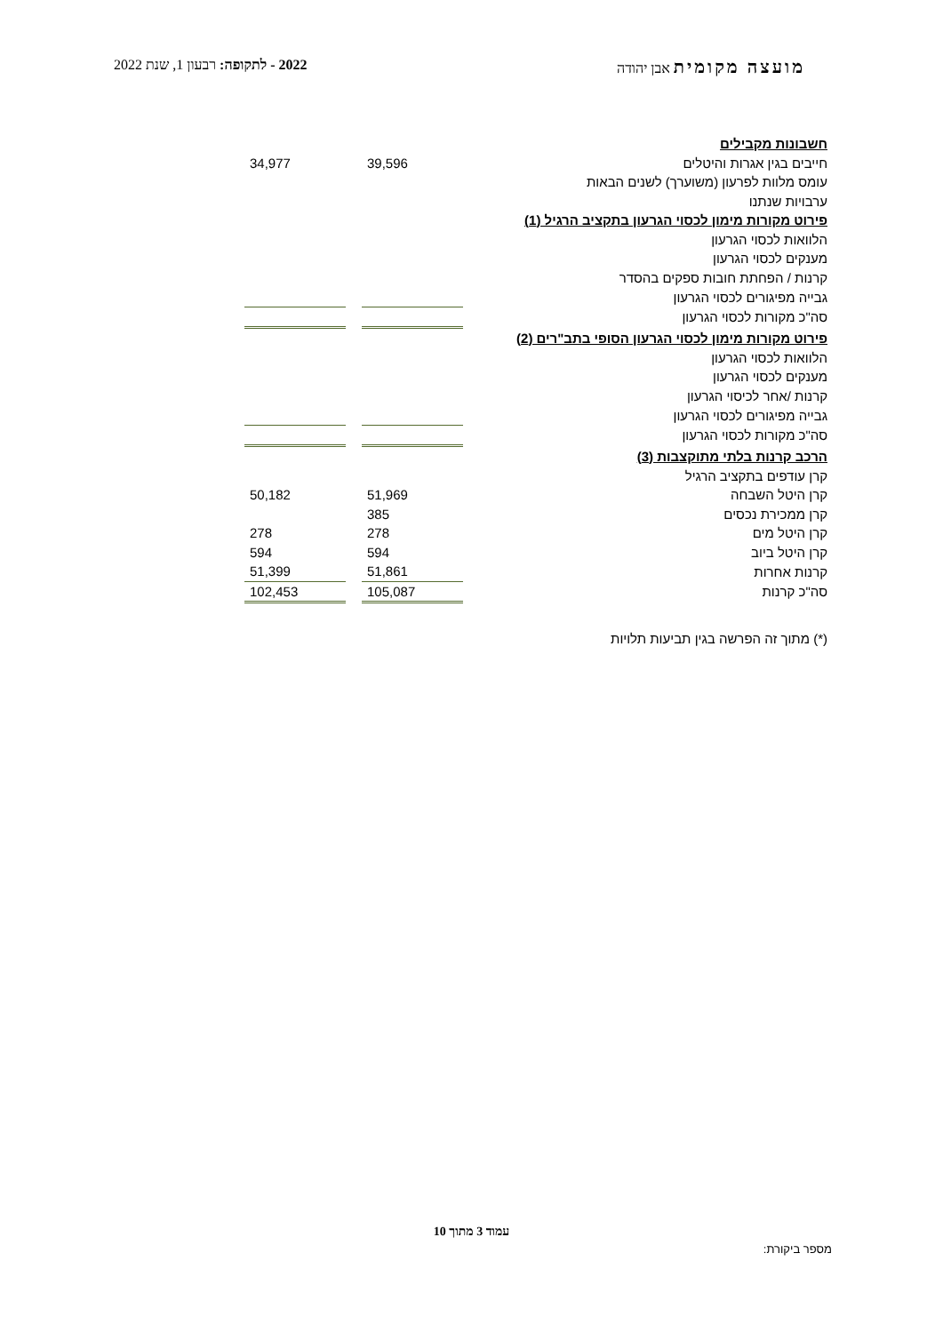מועצה מקומית אבן יהודה 2022 - לתקופה: רבעון 1, שנת 2022
| חשבונות מקבילים | | | |
| חייבים בגין אגרות והיטלים | 39,596 | | 34,977 |
| עומס מלוות לפרעון (משוערך) לשנים הבאות | | | |
| ערבויות שנתנו | | | |
| פירוט מקורות מימון לכסוי הגרעון בתקציב הרגיל (1) | | | |
| הלוואות לכסוי הגרעון | | | |
| מענקים לכסוי הגרעון | | | |
| קרנות / הפחתת חובות ספקים בהסדר | | | |
| גבייה מפיגורים לכסוי הגרעון | | | |
| סה"כ מקורות לכסוי הגרעון | | | |
| פירוט מקורות מימון לכסוי הגרעון הסופי בתב"רים (2) | | | |
| הלוואות לכסוי הגרעון | | | |
| מענקים לכסוי הגרעון | | | |
| קרנות /אחר לכיסוי הגרעון | | | |
| גבייה מפיגורים לכסוי הגרעון | | | |
| סה"כ מקורות לכסוי הגרעון | | | |
| הרכב קרנות בלתי מתוקצבות (3) | | | |
| קרן עודפים בתקציב הרגיל | | | |
| קרן היטל השבחה | 51,969 | | 50,182 |
| קרן ממכירת נכסים | 385 | | |
| קרן היטל מים | 278 | | 278 |
| קרן היטל ביוב | 594 | | 594 |
| קרנות אחרות | 51,861 | | 51,399 |
| סה"כ קרנות | 105,087 | | 102,453 |
| (*) מתוך זה הפרשה בגין תביעות תלויות | | | |
עמוד 3 מתוך 10
מספר ביקורת: